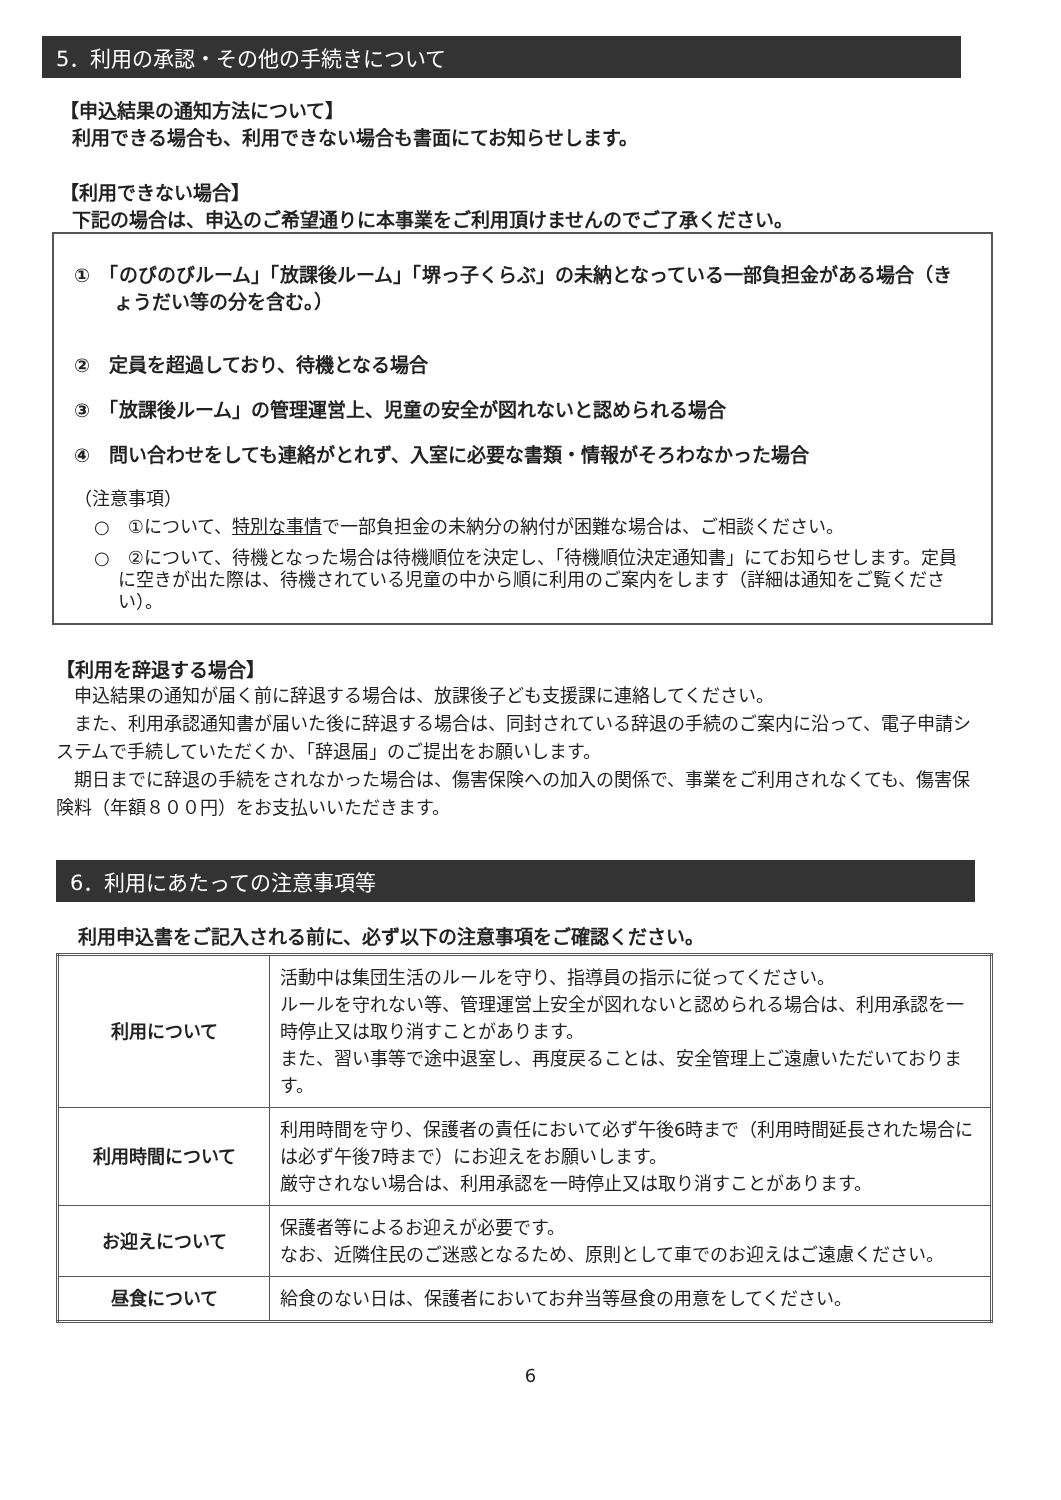5．利用の承認・その他の手続きについて
【申込結果の通知方法について】
利用できる場合も、利用できない場合も書面にてお知らせします。
【利用できない場合】
下記の場合は、申込のご希望通りに本事業をご利用頂けませんのでご了承ください。
①　「のびのびルーム」「放課後ルーム」「堺っ子くらぶ」の未納となっている一部負担金がある場合（きょうだい等の分を含む。）
②　定員を超過しており、待機となる場合
③　「放課後ルーム」の管理運営上、児童の安全が図れないと認められる場合
④　問い合わせをしても連絡がとれず、入室に必要な書類・情報がそろわなかった場合
（注意事項）
○　①について、特別な事情で一部負担金の未納分の納付が困難な場合は、ご相談ください。
○　②について、待機となった場合は待機順位を決定し、「待機順位決定通知書」にてお知らせします。定員に空きが出た際は、待機されている児童の中から順に利用のご案内をします（詳細は通知をご覧ください）。
【利用を辞退する場合】
　申込結果の通知が届く前に辞退する場合は、放課後子ども支援課に連絡してください。
　また、利用承認通知書が届いた後に辞退する場合は、同封されている辞退の手続のご案内に沿って、電子申請システムで手続していただくか、「辞退届」のご提出をお願いします。
　期日までに辞退の手続をされなかった場合は、傷害保険への加入の関係で、事業をご利用されなくても、傷害保険料（年額８００円）をお支払いいただきます。
6．利用にあたっての注意事項等
利用申込書をご記入される前に、必ず以下の注意事項をご確認ください。
| 利用について | 活動中は集団生活のルールを守り、指導員の指示に従ってください。 ルールを守れない等、管理運営上安全が図れないと認められる場合は、利用承認を一時停止又は取り消すことがあります。 また、習い事等で途中退室し、再度戻ることは、安全管理上ご遠慮いただいております。 |
| 利用時間について | 利用時間を守り、保護者の責任において必ず午後6時まで（利用時間延長された場合には必ず午後7時まで）にお迎えをお願いします。 厳守されない場合は、利用承認を一時停止又は取り消すことがあります。 |
| お迎えについて | 保護者等によるお迎えが必要です。 なお、近隣住民のご迷惑となるため、原則として車でのお迎えはご遠慮ください。 |
| 昼食について | 給食のない日は、保護者においてお弁当等昼食の用意をしてください。 |
6